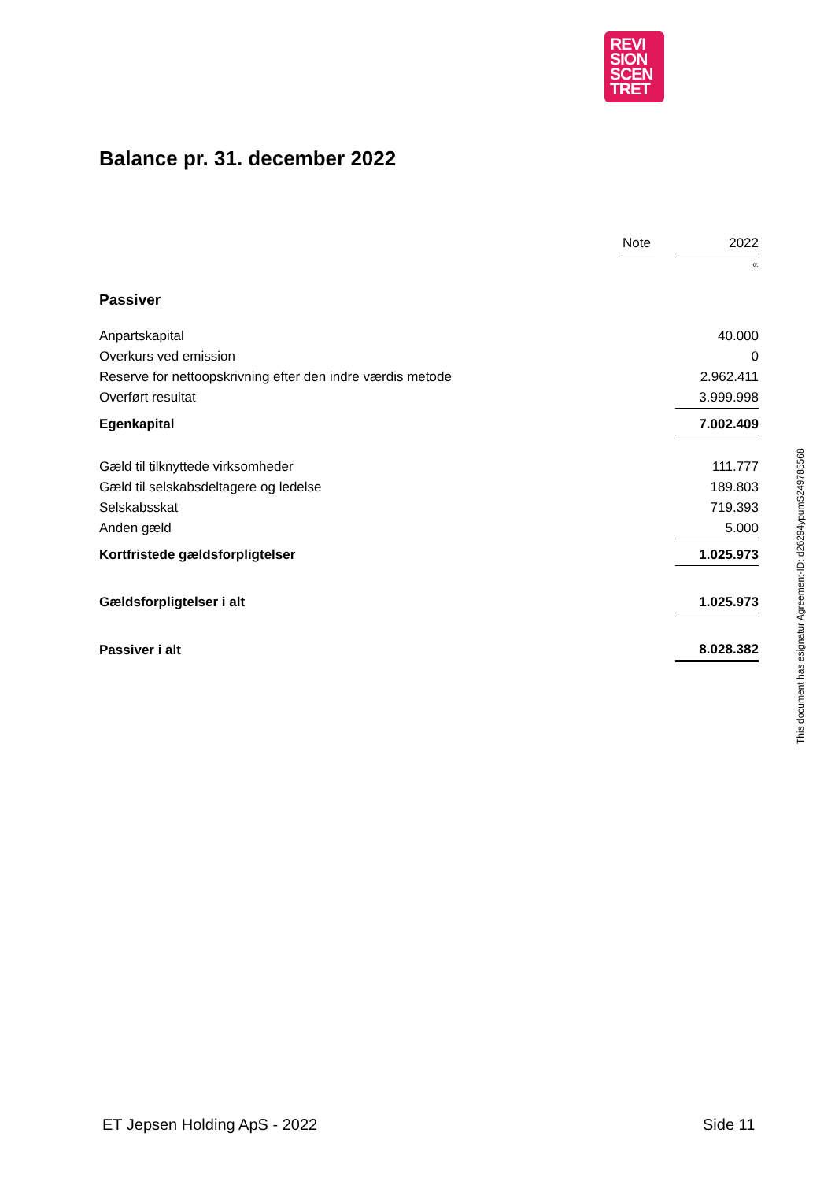REVI
SION
SCEN
TRET
Balance pr. 31. december 2022
| | Note | | 2022 |
| | | | kr. |
| Passiver | | | |
| Anpartskapital | | | 40.000 |
| Overkurs ved emission | | | 0 |
| Reserve for nettoopskrivning efter den indre værdis metode | | | 2.962.411 |
| Overført resultat | | | 3.999.998 |
| Egenkapital | | | 7.002.409 |
| Gæld til tilknyttede virksomheder | | | 111.777 |
| Gæld til selskabsdeltagere og ledelse | | | 189.803 |
| Selskabsskat | | | 719.393 |
| Anden gæld | | | 5.000 |
| Kortfristede gældsforpligtelser | | | 1.025.973 |
| Gældsforpligtelser i alt | | | 1.025.973 |
| Passiver i alt | | | 8.028.382 |
This document has esignatur Agreement-ID: d26294ypumS249785568
ET Jepsen Holding ApS - 2022 Side 11